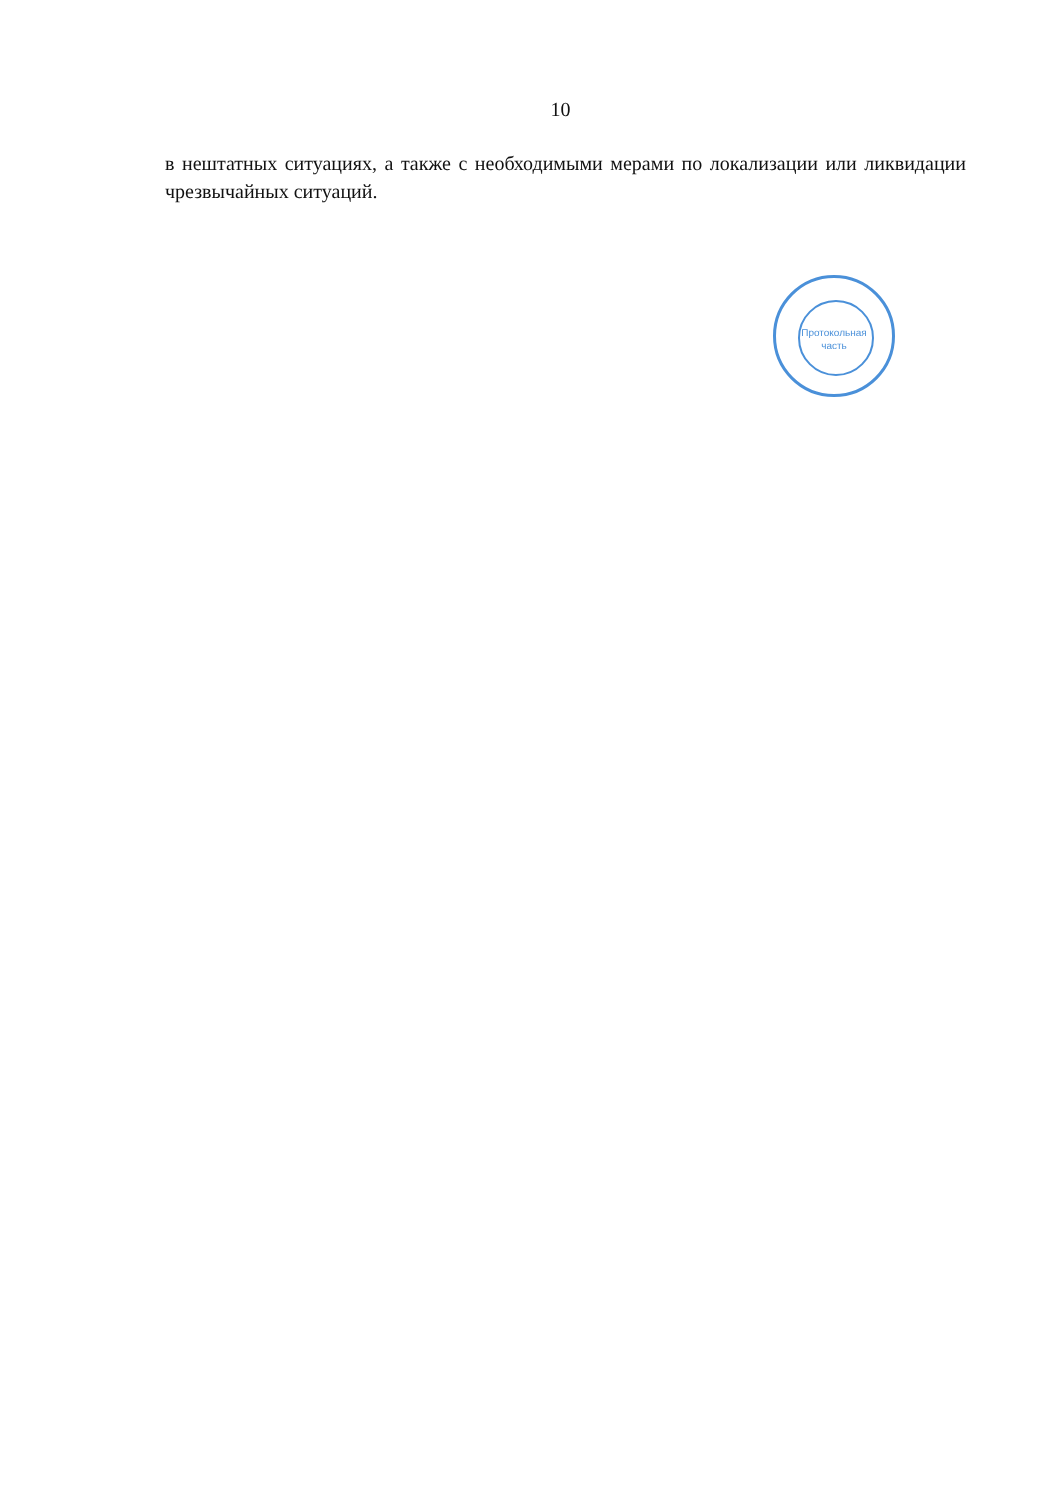10
в нештатных ситуациях, а также с необходимыми мерами по локализации или ликвидации чрезвычайных ситуаций.
Протокольная
часть